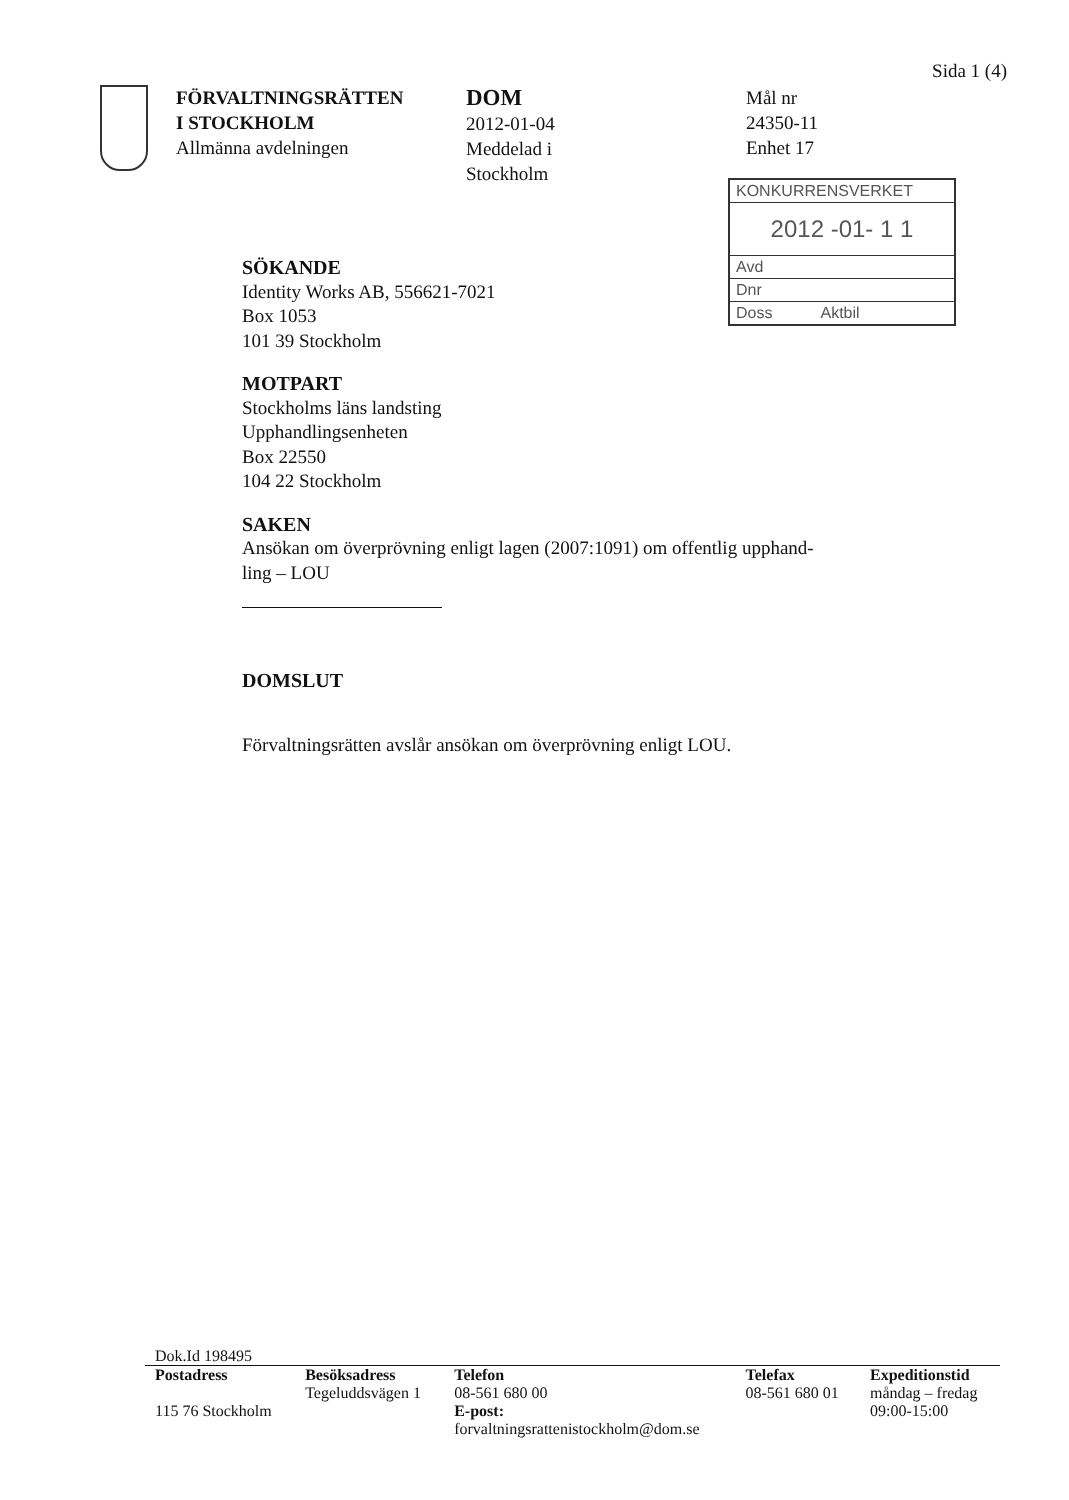Sida 1 (4)
FÖRVALTNINGSRÄTTEN
I STOCKHOLM
Allmänna avdelningen
DOM
2012-01-04
Meddelad i
Stockholm
Mål nr
24350-11
Enhet 17
KONKURRENSVERKET
2012 -01- 1 1
Avd
Dnr
Doss Aktbil
SÖKANDE
Identity Works AB, 556621-7021
Box 1053
101 39 Stockholm
MOTPART
Stockholms läns landsting
Upphandlingsenheten
Box 22550
104 22 Stockholm
SAKEN
Ansökan om överprövning enligt lagen (2007:1091) om offentlig upphand-
ling – LOU
DOMSLUT
Förvaltningsrätten avslår ansökan om överprövning enligt LOU.
Dok.Id 198495
| Postadress | Besöksadress | Telefon | Telefax | Expeditionstid |
| --- | --- | --- | --- | --- |
| | Tegeluddsvägen 1 | 08-561 680 00 | 08-561 680 01 | måndag – fredag |
| 115 76 Stockholm | | E-post: forvaltningsrattenistockholm@dom.se | | 09:00-15:00 |